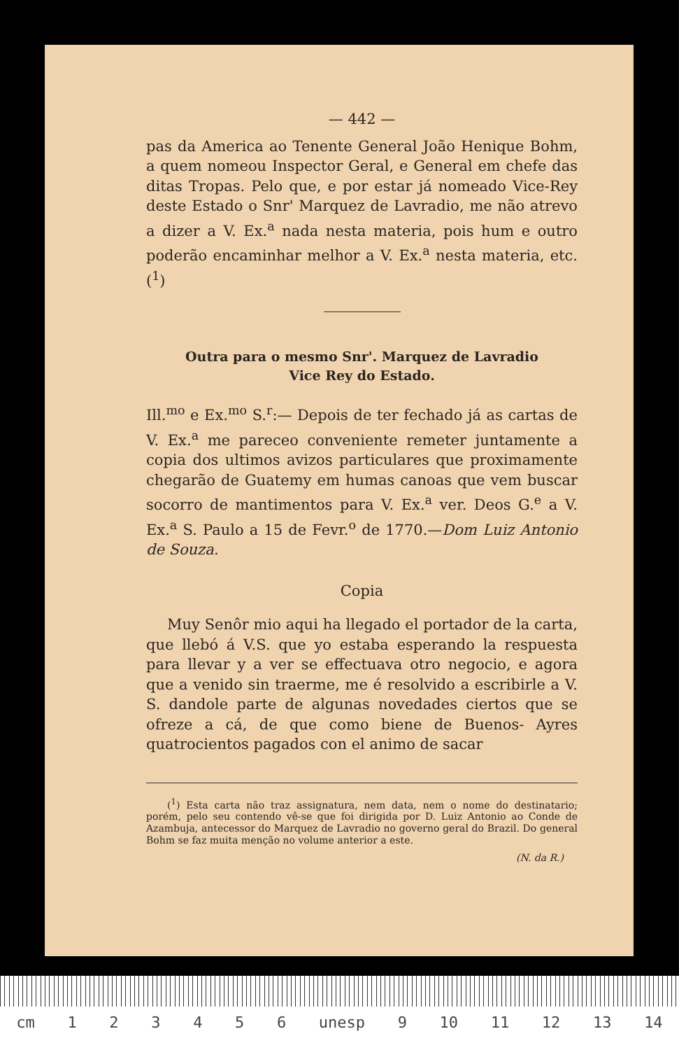— 442 —
pas da America ao Tenente General João Henique Bohm, a quem nomeou Inspector Geral, e General em chefe das ditas Tropas. Pelo que, e por estar já nomeado Vice-Rey deste Estado o Snr' Marquez de Lavradio, me não atrevo a dizer a V. Ex.<sup>a</sup> nada nesta materia, pois hum e outro poderão encaminhar melhor a V. Ex.<sup>a</sup> nesta materia, etc. (<sup>1</sup>)
Outra para o mesmo Snr'. Marquez de Lavradio
Vice Rey do Estado.
Ill.<sup>mo</sup> e Ex.<sup>mo</sup> S.<sup>r</sup>:— Depois de ter fechado já as cartas de V. Ex.<sup>a</sup> me pareceo conveniente remeter juntamente a copia dos ultimos avizos particulares que proximamente chegarão de Guatemy em humas canoas que vem buscar socorro de mantimentos para V. Ex.<sup>a</sup> ver. Deos G.<sup>e</sup> a V. Ex.<sup>a</sup> S. Paulo a 15 de Fevr.<sup>o</sup> de 1770.—Dom Luiz Antonio de Souza.
Copia
Muy Senôr mio aqui ha llegado el portador de la carta, que llebó á V.S. que yo estaba esperando la respuesta para llevar y a ver se effectuava otro negocio, e agora que a venido sin traerme, me é resolvido a escribirle a V. S. dandole parte de algunas novedades ciertos que se ofreze a cá, de que como biene de Buenos- Ayres quatrocientos pagados con el animo de sacar
(<sup>1</sup>) Esta carta não traz assignatura, nem data, nem o nome do destinatario; porém, pelo seu contendo vê-se que foi dirigida por D. Luiz Antonio ao Conde de Azambuja, antecessor do Marquez de Lavradio no governo geral do Brazil. Do general Bohm se faz muita menção no volume anterior a este.
(N. da R.)
cm 123456 unesp 9 10 11 12 13 14